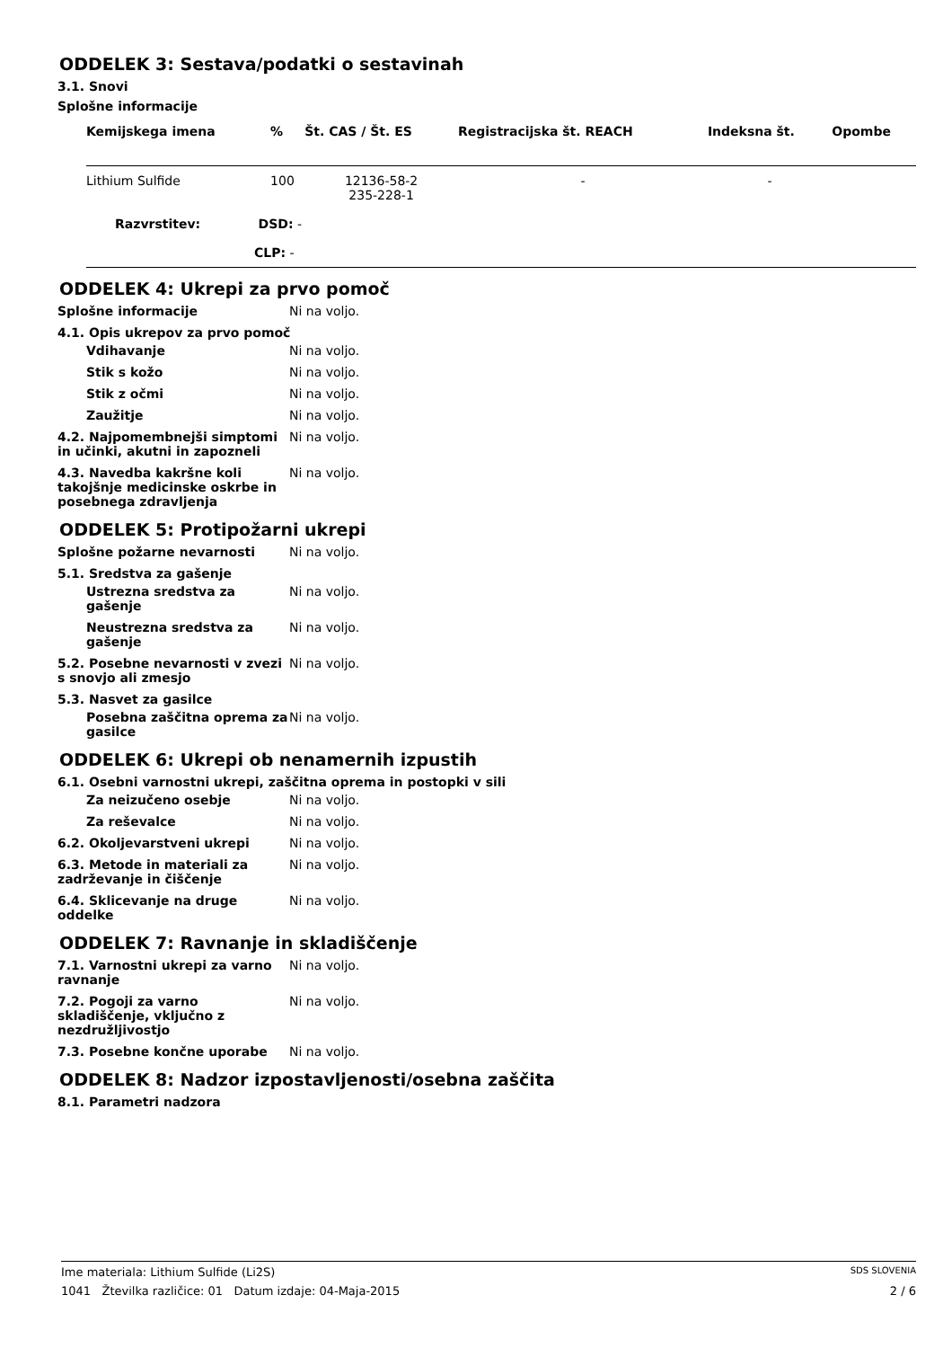ODDELEK 3: Sestava/podatki o sestavinah
3.1. Snovi
Splošne informacije
| Kemijskega imena | % | Št. CAS / Št. ES | Registracijska št. REACH | Indeksna št. | Opombe |
| --- | --- | --- | --- | --- | --- |
| Lithium Sulfide | 100 | 12136-58-2 235-228-1 | - | - | |
| Razvrstitev: DSD: - | | | | | |
| CLP: - | | | | | |
ODDELEK 4: Ukrepi za prvo pomoč
Splošne informacije Ni na voljo.
4.1. Opis ukrepov za prvo pomoč
Vdihavanje Ni na voljo.
Stik s kožo Ni na voljo.
Stik z očmi Ni na voljo.
Zaužitje Ni na voljo.
4.2. Najpomembnejši simptomi in učinki, akutni in zapozneli
Ni na voljo.
4.3. Navedba kakršne koli takojšnje medicinske oskrbe in posebnega zdravljenja
Ni na voljo.
ODDELEK 5: Protipožarni ukrepi
Splošne požarne nevarnosti Ni na voljo.
5.1. Sredstva za gašenje
Ustrezna sredstva za gašenje
Ni na voljo.
Neustrezna sredstva za gašenje
Ni na voljo.
5.2. Posebne nevarnosti v zvezi s snovjo ali zmesjo
Ni na voljo.
5.3. Nasvet za gasilce
Posebna zaščitna oprema za gasilce
Ni na voljo.
ODDELEK 6: Ukrepi ob nenamernih izpustih
6.1. Osebni varnostni ukrepi, zaščitna oprema in postopki v sili
Za neizučeno osebje Ni na voljo.
Za reševalce Ni na voljo.
6.2. Okoljevarstveni ukrepi Ni na voljo.
6.3. Metode in materiali za zadrževanje in čiščenje
Ni na voljo.
6.4. Sklicevanje na druge oddelke
Ni na voljo.
ODDELEK 7: Ravnanje in skladiščenje
7.1. Varnostni ukrepi za varno ravnanje
Ni na voljo.
7.2. Pogoji za varno skladiščenje, vključno z nezdružljivostjo
Ni na voljo.
7.3. Posebne končne uporabe Ni na voljo.
ODDELEK 8: Nadzor izpostavljenosti/osebna zaščita
8.1. Parametri nadzora
Ime materiala: Lithium Sulfide (Li2S) SDS SLOVENIA
1041 Žtevilka različice: 01 Datum izdaje: 04-Maja-2015 2 / 6